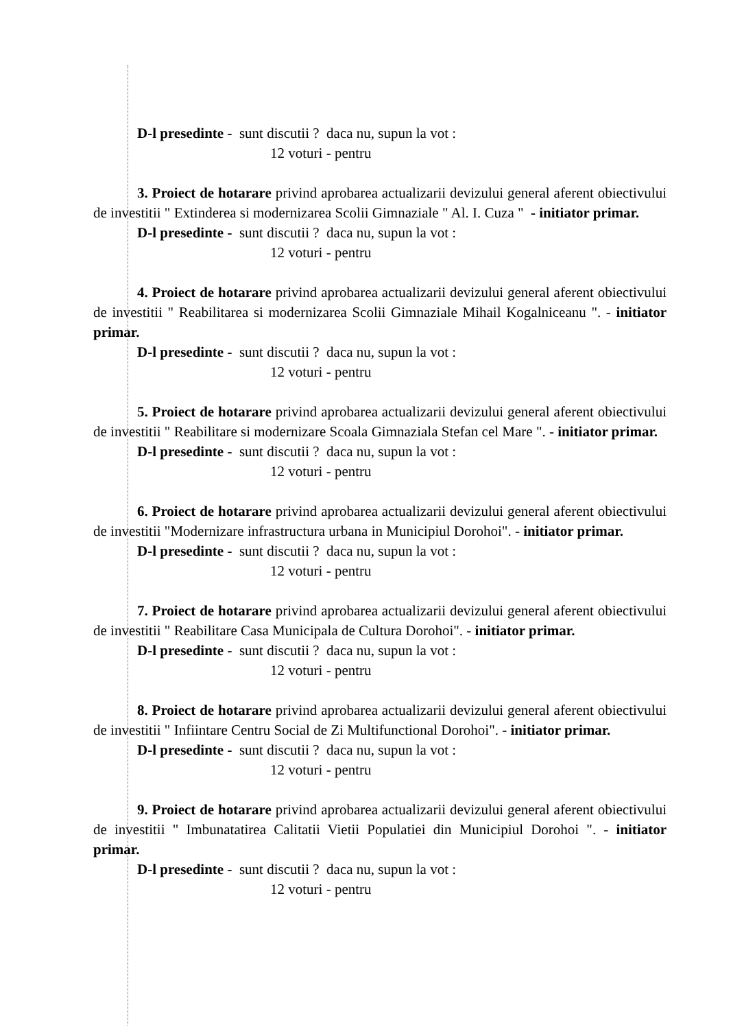D-l presedinte - sunt discutii ? daca nu, supun la vot :
12 voturi - pentru
3. Proiect de hotarare privind aprobarea actualizarii devizului general aferent obiectivului de investitii " Extinderea si modernizarea Scolii Gimnaziale " Al. I. Cuza " - initiator primar.
D-l presedinte - sunt discutii ? daca nu, supun la vot :
12 voturi - pentru
4. Proiect de hotarare privind aprobarea actualizarii devizului general aferent obiectivului de investitii " Reabilitarea si modernizarea Scolii Gimnaziale Mihail Kogalniceanu ". - initiator primar.
D-l presedinte - sunt discutii ? daca nu, supun la vot :
12 voturi - pentru
5. Proiect de hotarare privind aprobarea actualizarii devizului general aferent obiectivului de investitii " Reabilitare si modernizare Scoala Gimnaziala Stefan cel Mare ". - initiator primar.
D-l presedinte - sunt discutii ? daca nu, supun la vot :
12 voturi - pentru
6. Proiect de hotarare privind aprobarea actualizarii devizului general aferent obiectivului de investitii "Modernizare infrastructura urbana in Municipiul Dorohoi". - initiator primar.
D-l presedinte - sunt discutii ? daca nu, supun la vot :
12 voturi - pentru
7. Proiect de hotarare privind aprobarea actualizarii devizului general aferent obiectivului de investitii " Reabilitare Casa Municipala de Cultura Dorohoi". - initiator primar.
D-l presedinte - sunt discutii ? daca nu, supun la vot :
12 voturi - pentru
8. Proiect de hotarare privind aprobarea actualizarii devizului general aferent obiectivului de investitii " Infiintare Centru Social de Zi Multifunctional Dorohoi". - initiator primar.
D-l presedinte - sunt discutii ? daca nu, supun la vot :
12 voturi - pentru
9. Proiect de hotarare privind aprobarea actualizarii devizului general aferent obiectivului de investitii " Imbunatatirea Calitatii Vietii Populatiei din Municipiul Dorohoi ". - initiator primar.
D-l presedinte - sunt discutii ? daca nu, supun la vot :
12 voturi - pentru